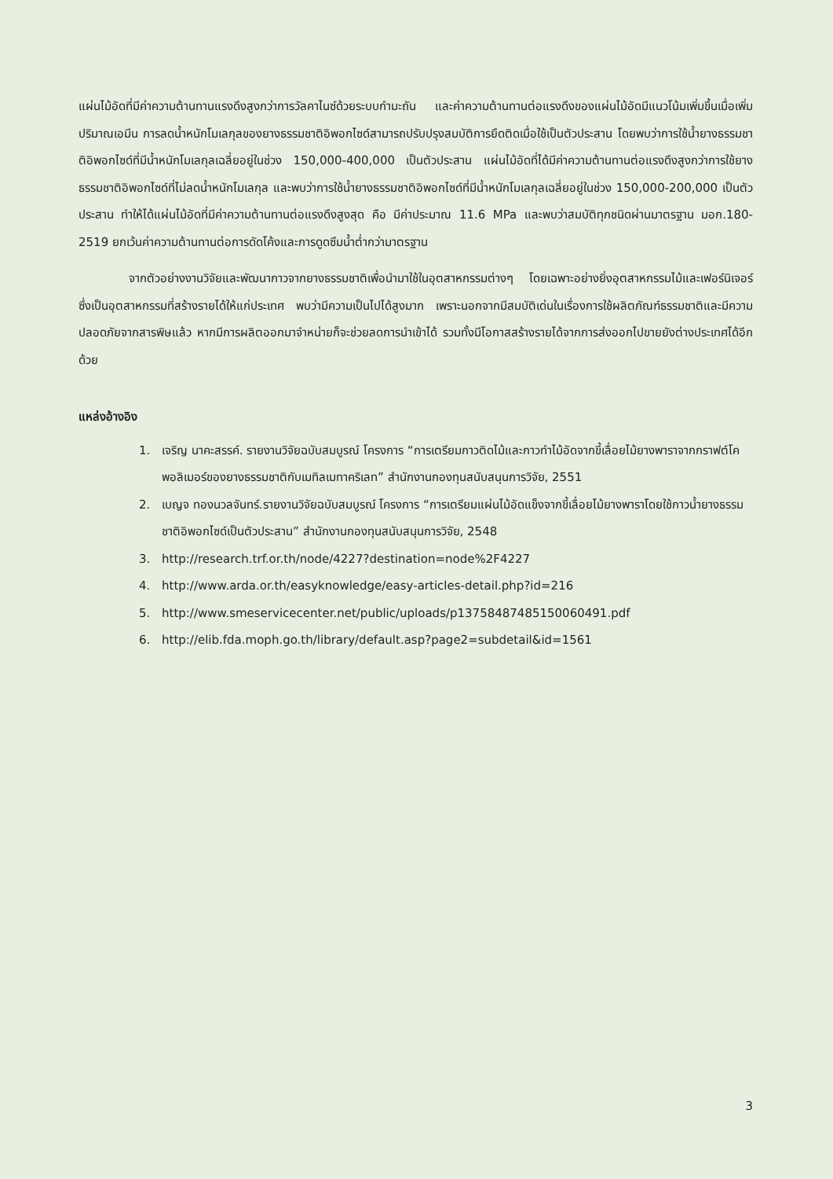แผ่นไม้อัดที่มีค่าความต้านทานแรงดึงสูงกว่าการวัลคาไนซ์ด้วยระบบกำมะถัน และค่าความต้านทานต่อแรงดึงของแผ่นไม้อัดมีแนวโน้มเพิ่มขึ้นเมื่อเพิ่มปริมาณเอมีน การลดน้ำหนักโมเลกุลของยางธรรมชาติอิพอกไซด์สามารถปรับปรุงสมบัติการยึดติดเมื่อใช้เป็นตัวประสาน โดยพบว่าการใช้น้ำยางธรรมชาติอิพอกไซด์ที่มีน้ำหนักโมเลกุลเฉลี่ยอยู่ในช่วง 150,000-400,000 เป็นตัวประสาน แผ่นไม้อัดที่ได้มีค่าความต้านทานต่อแรงดึงสูงกว่าการใช้ยางธรรมชาติอิพอกไซด์ที่ไม่ลดน้ำหนักโมเลกุล และพบว่าการใช้น้ำยางธรรมชาติอิพอกไซด์ที่มีน้ำหนักโมเลกุลเฉลี่ยอยู่ในช่วง 150,000-200,000 เป็นตัวประสาน ทำให้ได้แผ่นไม้อัดที่มีค่าความต้านทานต่อแรงดึงสูงสุด คือ มีค่าประมาณ 11.6 MPa และพบว่าสมบัติทุกชนิดผ่านมาตรฐาน มอก.180-2519 ยกเว้นค่าความต้านทานต่อการดัดโค้งและการดูดซึมน้ำต่ำกว่ามาตรฐาน
จากตัวอย่างงานวิจัยและพัฒนากาวจากยางธรรมชาติเพื่อนำมาใช้ในอุตสาหกรรมต่างๆ โดยเฉพาะอย่างยิ่งอุตสาหกรรมไม้และเฟอร์นิเจอร์ซึ่งเป็นอุตสาหกรรมที่สร้างรายได้ให้แก่ประเทศ พบว่ามีความเป็นไปได้สูงมาก เพราะนอกจากมีสมบัติเด่นในเรื่องการใช้ผลิตภัณฑ์ธรรมชาติและมีความปลอดภัยจากสารพิษแล้ว หากมีการผลิตออกมาจำหน่ายก็จะช่วยลดการนำเข้าได้ รวมทั้งมีโอกาสสร้างรายได้จากการส่งออกไปขายยังต่างประเทศได้อีกด้วย
แหล่งอ้างอิง
1. เจริญ นาคะสรรค์. รายงานวิจัยฉบับสมบูรณ์ โครงการ “การเตรียมกาวติดไม้และกาวทำไม้อัดจากขี้เลื่อยไม้ยางพาราจากกราฟต์โคพอลิเมอร์ของยางธรรมชาติกับเมทิลเมทาคริเลท” สำนักงานกองทุนสนับสนุนการวิจัย, 2551
2. เบญจ ทองนวลจันทร์.รายงานวิจัยฉบับสมบูรณ์ โครงการ “การเตรียมแผ่นไม้อัดแข็งจากขี้เลื่อยไม้ยางพาราโดยใช้กาวน้ำยางธรรมชาติอิพอกไซด์เป็นตัวประสาน” สำนักงานกองทุนสนับสนุนการวิจัย, 2548
3. http://research.trf.or.th/node/4227?destination=node%2F4227
4. http://www.arda.or.th/easyknowledge/easy-articles-detail.php?id=216
5. http://www.smeservicecenter.net/public/uploads/p13758487485150060491.pdf
6. http://elib.fda.moph.go.th/library/default.asp?page2=subdetail&id=1561
3